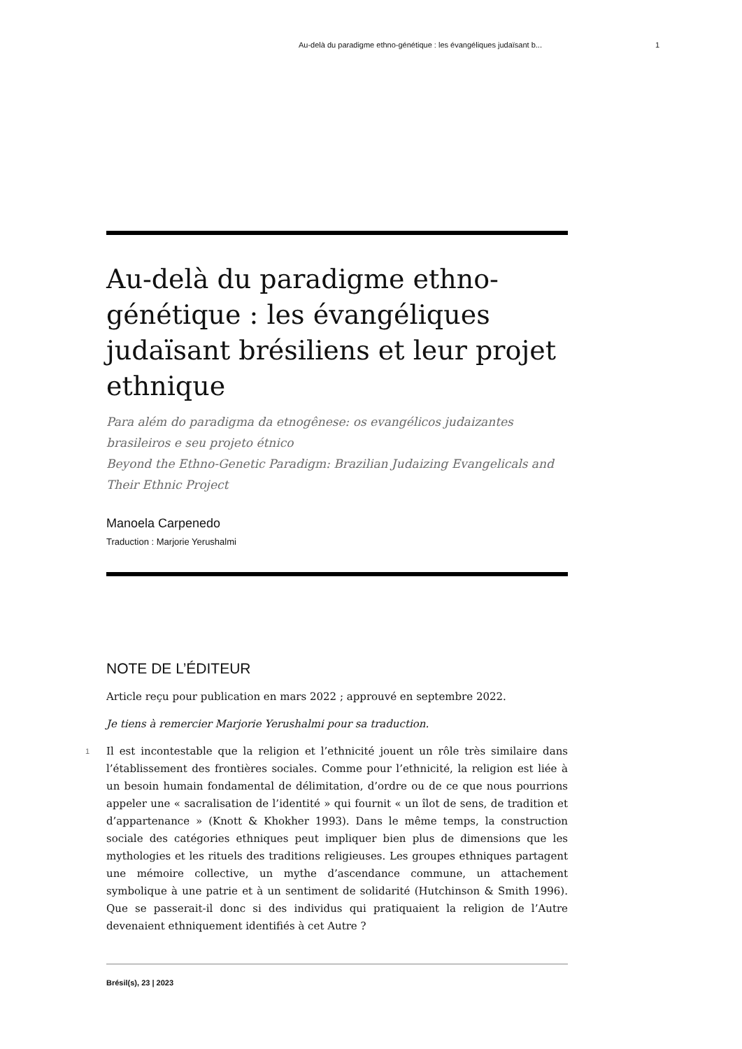Au-delà du paradigme ethno-génétique : les évangéliques judaïsant b... 1
Au-delà du paradigme ethno-génétique : les évangéliques judaïsant brésiliens et leur projet ethnique
Para além do paradigma da etnogênese: os evangélicos judaizantes brasileiros e seu projeto étnico
Beyond the Ethno-Genetic Paradigm: Brazilian Judaizing Evangelicals and Their Ethnic Project
Manoela Carpenedo
Traduction : Marjorie Yerushalmi
NOTE DE L’ÉDITEUR
Article reçu pour publication en mars 2022 ; approuvé en septembre 2022.
Je tiens à remercier Marjorie Yerushalmi pour sa traduction.
1 Il est incontestable que la religion et l’ethnicité jouent un rôle très similaire dans l’établissement des frontières sociales. Comme pour l’ethnicité, la religion est liée à un besoin humain fondamental de délimitation, d’ordre ou de ce que nous pourrions appeler une « sacralisation de l’identité » qui fournit « un îlot de sens, de tradition et d’appartenance » (Knott & Khokher 1993). Dans le même temps, la construction sociale des catégories ethniques peut impliquer bien plus de dimensions que les mythologies et les rituels des traditions religieuses. Les groupes ethniques partagent une mémoire collective, un mythe d’ascendance commune, un attachement symbolique à une patrie et à un sentiment de solidarité (Hutchinson & Smith 1996). Que se passerait-il donc si des individus qui pratiquaient la religion de l’Autre devenaient ethniquement identifiés à cet Autre ?
Brésil(s), 23 | 2023